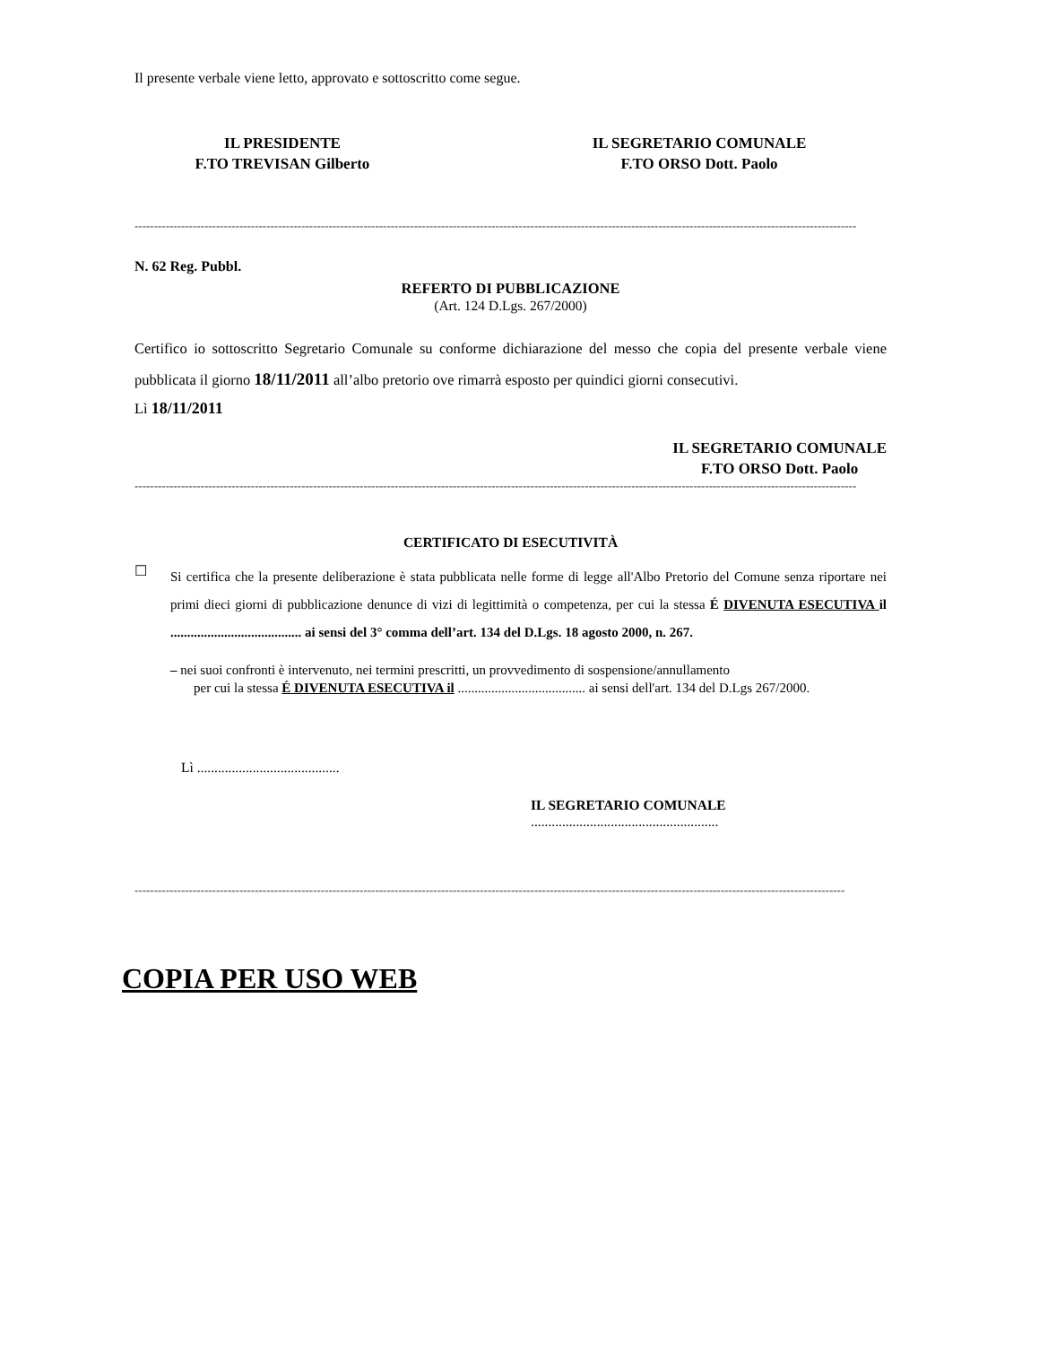Il presente verbale viene letto, approvato e sottoscritto come segue.
IL PRESIDENTE
F.TO TREVISAN Gilberto
IL SEGRETARIO COMUNALE
F.TO ORSO Dott. Paolo
------------------------------------------------------------------------------------------------------------------------------------------------------------------------------------------
N. 62 Reg. Pubbl.
REFERTO DI PUBBLICAZIONE
(Art. 124 D.Lgs. 267/2000)
Certifico io sottoscritto Segretario Comunale su conforme dichiarazione del messo che copia del presente verbale viene pubblicata il giorno 18/11/2011 all’albo pretorio ove rimarrà esposto per quindici giorni consecutivi.
Lì 18/11/2011
IL SEGRETARIO COMUNALE
F.TO ORSO Dott. Paolo
------------------------------------------------------------------------------------------------------------------------------------------------------------------------------------------
CERTIFICATO DI ESECUTIVITÀ
☐
Si certifica che la presente deliberazione è stata pubblicata nelle forme di legge all'Albo Pretorio del Comune senza riportare nei primi dieci giorni di pubblicazione denunce di vizi di legittimità o competenza, per cui la stessa É DIVENUTA ESECUTIVA il ....................................... ai sensi del 3° comma dell’art. 134 del D.Lgs. 18 agosto 2000, n. 267.
– nei suoi confronti è intervenuto, nei termini prescritti, un provvedimento di sospensione/annullamento
per cui la stessa É DIVENUTA ESECUTIVA il ...................................... ai sensi dell'art. 134 del D.Lgs 267/2000.
Lì .........................................
IL SEGRETARIO COMUNALE
......................................................
---------------------------------------------------------------------------------------------------------------------------------------------------------------------------------------
COPIA PER USO WEB